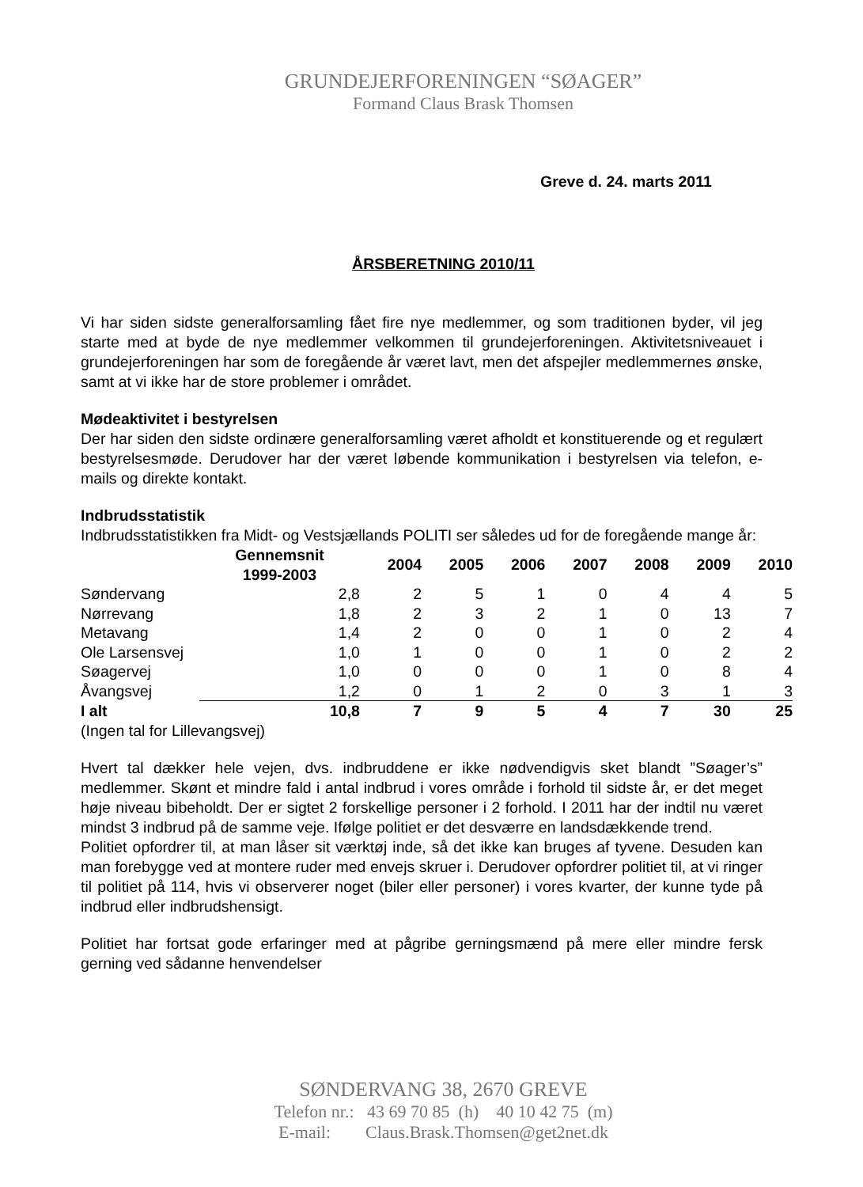GRUNDEJERFORENINGEN “SØAGER”
Formand Claus Brask Thomsen
Greve d. 24. marts 2011
ÅRSBERETNING 2010/11
Vi har siden sidste generalforsamling fået fire nye medlemmer, og som traditionen byder, vil jeg starte med at byde de nye medlemmer velkommen til grundejerforeningen. Aktivitetsniveauet i grundejerforeningen har som de foregående år været lavt, men det afspejler medlemmernes ønske, samt at vi ikke har de store problemer i området.
Mødeaktivitet i bestyrelsen
Der har siden den sidste ordinære generalforsamling været afholdt et konstituerende og et regulært bestyrelsesmøde. Derudover har der været løbende kommunikation i bestyrelsen via telefon, e-mails og direkte kontakt.
Indbrudsstatistik
Indbrudsstatistikken fra Midt- og Vestsjællands POLITI ser således ud for de foregående mange år:
| | Gennemsnit 1999-2003 | 2004 | 2005 | 2006 | 2007 | 2008 | 2009 | 2010 |
| --- | --- | --- | --- | --- | --- | --- | --- | --- |
| Søndervang | 2,8 | 2 | 5 | 1 | 0 | 4 | 4 | 5 |
| Nørrevang | 1,8 | 2 | 3 | 2 | 1 | 0 | 13 | 7 |
| Metavang | 1,4 | 2 | 0 | 0 | 1 | 0 | 2 | 4 |
| Ole Larsensvej | 1,0 | 1 | 0 | 0 | 1 | 0 | 2 | 2 |
| Søagervej | 1,0 | 0 | 0 | 0 | 1 | 0 | 8 | 4 |
| Åvangsvej | 1,2 | 0 | 1 | 2 | 0 | 3 | 1 | 3 |
| I alt | 10,8 | 7 | 9 | 5 | 4 | 7 | 30 | 25 |
(Ingen tal for Lillevangsvej)
Hvert tal dækker hele vejen, dvs. indbruddene er ikke nødvendigvis sket blandt ”Søager’s” medlemmer. Skønt et mindre fald i antal indbrud i vores område i forhold til sidste år, er det meget høje niveau bibeholdt. Der er sigtet 2 forskellige personer i 2 forhold. I 2011 har der indtil nu været mindst 3 indbrud på de samme veje. Ifølge politiet er det desværre en landsdækkende trend.
Politiet opfordrer til, at man låser sit værktøj inde, så det ikke kan bruges af tyvene. Desuden kan man forebygge ved at montere ruder med envejs skruer i. Derudover opfordrer politiet til, at vi ringer til politiet på 114, hvis vi observerer noget (biler eller personer) i vores kvarter, der kunne tyde på indbrud eller indbrudshensigt.
Politiet har fortsat gode erfaringer med at pågribe gerningsmænd på mere eller mindre fersk gerning ved sådanne henvendelser
SØNDERVANG 38, 2670 GREVE
Telefon nr.: 43 69 70 85 (h) 40 10 42 75 (m)
E-mail: Claus.Brask.Thomsen@get2net.dk